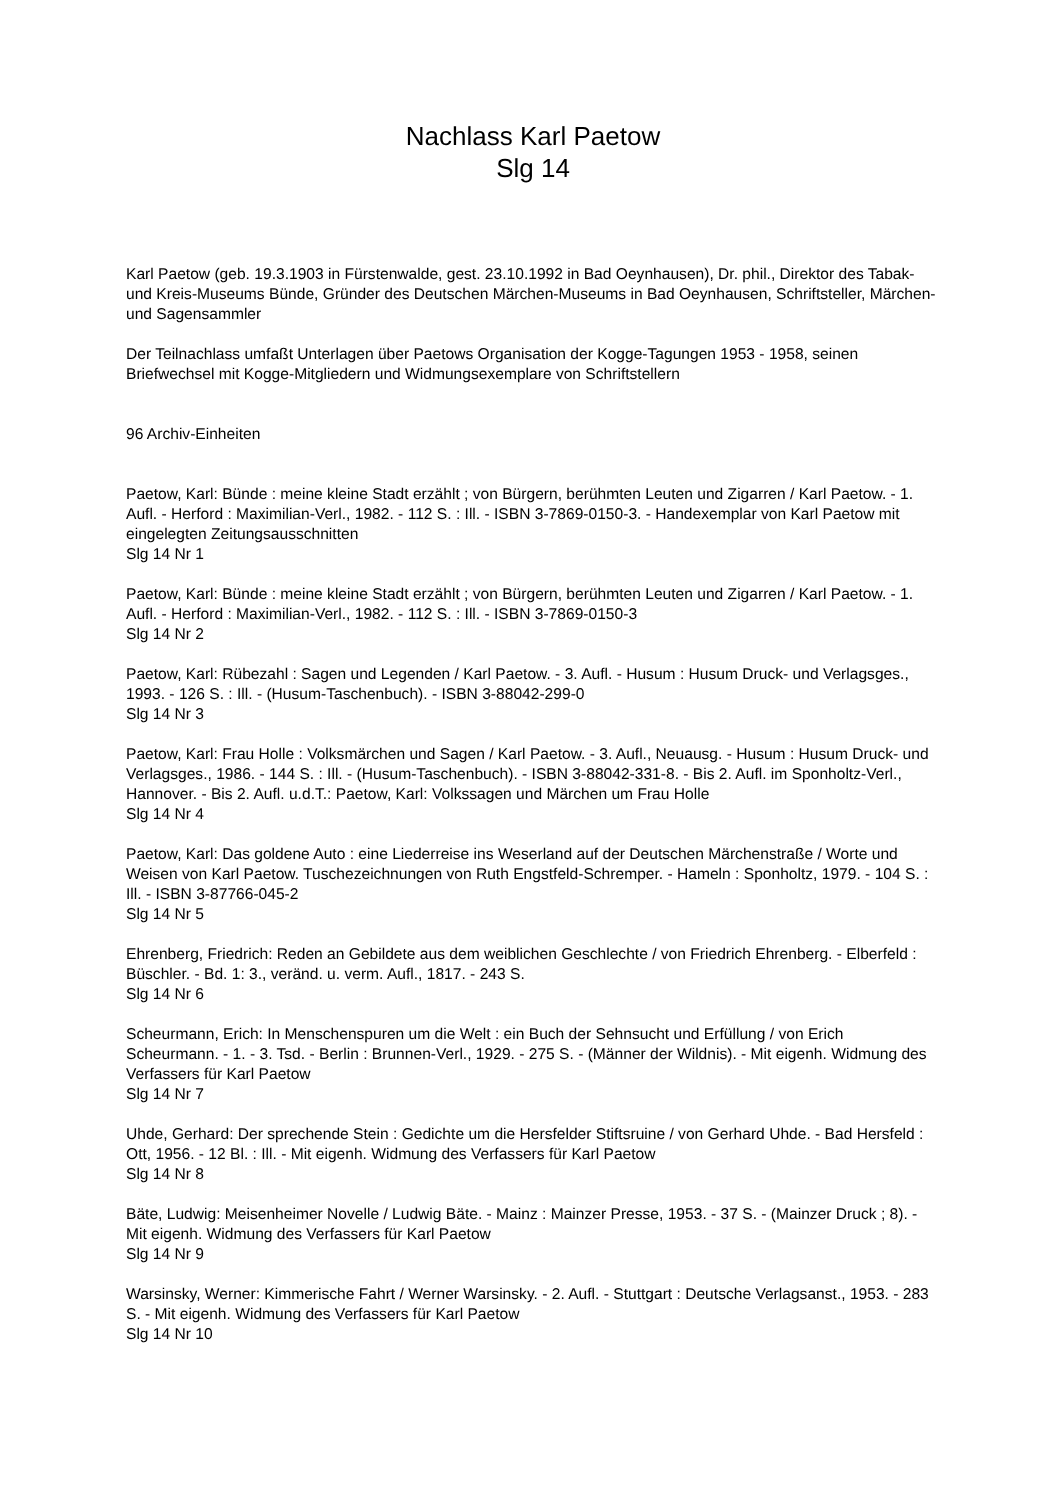Nachlass Karl Paetow
Slg 14
Karl Paetow (geb. 19.3.1903 in Fürstenwalde, gest. 23.10.1992 in Bad Oeynhausen), Dr. phil., Direktor des Tabak- und Kreis-Museums Bünde, Gründer des Deutschen Märchen-Museums in Bad Oeynhausen, Schriftsteller, Märchen- und Sagensammler
Der Teilnachlass umfaßt Unterlagen über Paetows Organisation der Kogge-Tagungen 1953 - 1958, seinen Briefwechsel mit Kogge-Mitgliedern und Widmungsexemplare von Schriftstellern
96 Archiv-Einheiten
Paetow, Karl: Bünde : meine kleine Stadt erzählt ; von Bürgern, berühmten Leuten und Zigarren / Karl Paetow. - 1. Aufl. - Herford : Maximilian-Verl., 1982. - 112 S. : Ill. - ISBN 3-7869-0150-3. - Handexemplar von Karl Paetow mit eingelegten Zeitungsausschnitten
Slg 14 Nr 1
Paetow, Karl: Bünde : meine kleine Stadt erzählt ; von Bürgern, berühmten Leuten und Zigarren / Karl Paetow. - 1. Aufl. - Herford : Maximilian-Verl., 1982. - 112 S. : Ill. - ISBN 3-7869-0150-3
Slg 14 Nr 2
Paetow, Karl: Rübezahl : Sagen und Legenden / Karl Paetow. - 3. Aufl. - Husum : Husum Druck- und Verlagsges., 1993. - 126 S. : Ill. - (Husum-Taschenbuch). - ISBN 3-88042-299-0
Slg 14 Nr 3
Paetow, Karl: Frau Holle : Volksmärchen und Sagen / Karl Paetow. - 3. Aufl., Neuausg. - Husum : Husum Druck- und Verlagsges., 1986. - 144 S. : Ill. - (Husum-Taschenbuch). - ISBN 3-88042-331-8. - Bis 2. Aufl. im Sponholtz-Verl., Hannover. - Bis 2. Aufl. u.d.T.: Paetow, Karl: Volkssagen und Märchen um Frau Holle
Slg 14 Nr 4
Paetow, Karl: Das goldene Auto : eine Liederreise ins Weserland auf der Deutschen Märchenstraße / Worte und Weisen von Karl Paetow. Tuschezeichnungen von Ruth Engstfeld-Schremper. - Hameln : Sponholtz, 1979. - 104 S. : Ill. - ISBN 3-87766-045-2
Slg 14 Nr 5
Ehrenberg, Friedrich: Reden an Gebildete aus dem weiblichen Geschlechte / von Friedrich Ehrenberg. - Elberfeld : Büschler. - Bd. 1: 3., veränd. u. verm. Aufl., 1817. - 243 S.
Slg 14 Nr 6
Scheurmann, Erich: In Menschenspuren um die Welt : ein Buch der Sehnsucht und Erfüllung / von Erich Scheurmann. - 1. - 3. Tsd. - Berlin : Brunnen-Verl., 1929. - 275 S. - (Männer der Wildnis). - Mit eigenh. Widmung des Verfassers für Karl Paetow
Slg 14 Nr 7
Uhde, Gerhard: Der sprechende Stein : Gedichte um die Hersfelder Stiftsruine / von Gerhard Uhde. - Bad Hersfeld : Ott, 1956. - 12 Bl. : Ill. - Mit eigenh. Widmung des Verfassers für Karl Paetow
Slg 14 Nr 8
Bäte, Ludwig: Meisenheimer Novelle / Ludwig Bäte. - Mainz : Mainzer Presse, 1953. - 37 S. - (Mainzer Druck ; 8). - Mit eigenh. Widmung des Verfassers für Karl Paetow
Slg 14 Nr 9
Warsinsky, Werner: Kimmerische Fahrt / Werner Warsinsky. - 2. Aufl. - Stuttgart : Deutsche Verlagsanst., 1953. - 283 S. - Mit eigenh. Widmung des Verfassers für Karl Paetow
Slg 14 Nr 10